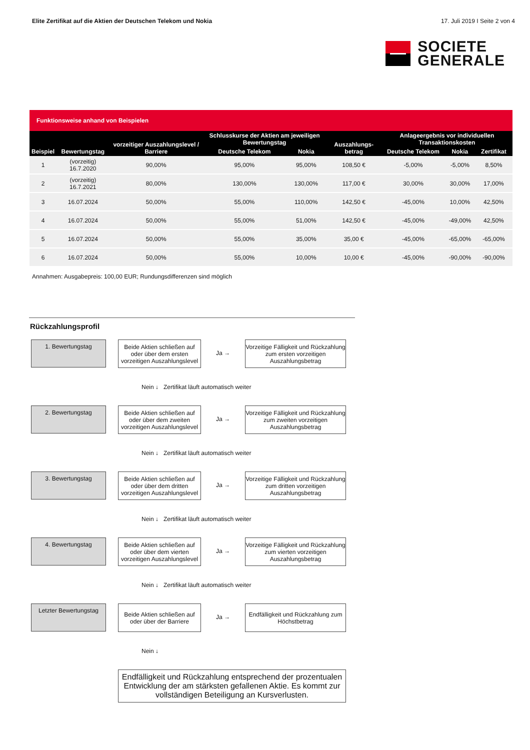Elite Zertifikat auf die Aktien der Deutschen Telekom und Nokia 17. Juli 2019 I Seite 2 von 4
SOCIETE
GENERALE
Funktionsweise anhand von Beispielen
| Beispiel | Bewertungstag | vorzeitiger Auszahlungslevel / Barriere | Schlusskurse der Aktien am jeweiligen Bewertungstag | | Auszahlungs-betrag | Anlageergebnis vor individuellen Transaktionskosten | | |
| --- | --- | --- | --- | --- | --- | --- | --- | --- |
| | | | Deutsche Telekom | Nokia | | Deutsche Telekom | Nokia | Zertifikat |
| 1 | (vorzeitig) 16.7.2020 | 90,00% | 95,00% | 95,00% | 108,50 € | -5,00% | -5,00% | 8,50% |
| 2 | (vorzeitig) 16.7.2021 | 80,00% | 130,00% | 130,00% | 117,00 € | 30,00% | 30,00% | 17,00% |
| 3 | 16.07.2024 | 50,00% | 55,00% | 110,00% | 142,50 € | -45,00% | 10,00% | 42,50% |
| 4 | 16.07.2024 | 50,00% | 55,00% | 51,00% | 142,50 € | -45,00% | -49,00% | 42,50% |
| 5 | 16.07.2024 | 50,00% | 55,00% | 35,00% | 35,00 € | -45,00% | -65,00% | -65,00% |
| 6 | 16.07.2024 | 50,00% | 55,00% | 10,00% | 10,00 € | -45,00% | -90,00% | -90,00% |
Annahmen: Ausgabepreis: 100,00 EUR; Rundungsdifferenzen sind möglich
Rückzahlungsprofil
1. Bewertungstag
Beide Aktien schließen auf oder über dem ersten vorzeitigen Auszahlungslevel
Ja →
Vorzeitige Fälligkeit und Rückzahlung zum ersten vorzeitigen Auszahlungsbetrag
Nein ↓ Zertifikat läuft automatisch weiter
2. Bewertungstag
Beide Aktien schließen auf oder über dem zweiten vorzeitigen Auszahlungslevel
Ja →
Vorzeitige Fälligkeit und Rückzahlung zum zweiten vorzeitigen Auszahlungsbetrag
Nein ↓ Zertifikat läuft automatisch weiter
3. Bewertungstag
Beide Aktien schließen auf oder über dem dritten vorzeitigen Auszahlungslevel
Ja →
Vorzeitige Fälligkeit und Rückzahlung zum dritten vorzeitigen Auszahlungsbetrag
Nein ↓ Zertifikat läuft automatisch weiter
4. Bewertungstag
Beide Aktien schließen auf oder über dem vierten vorzeitigen Auszahlungslevel
Ja →
Vorzeitige Fälligkeit und Rückzahlung zum vierten vorzeitigen Auszahlungsbetrag
Nein ↓ Zertifikat läuft automatisch weiter
Letzter Bewertungstag
Beide Aktien schließen auf oder über der Barriere
Ja →
Endfälligkeit und Rückzahlung zum Höchstbetrag
Nein ↓
Endfälligkeit und Rückzahlung entsprechend der prozentualen Entwicklung der am stärksten gefallenen Aktie. Es kommt zur vollständigen Beteiligung an Kursverlusten.